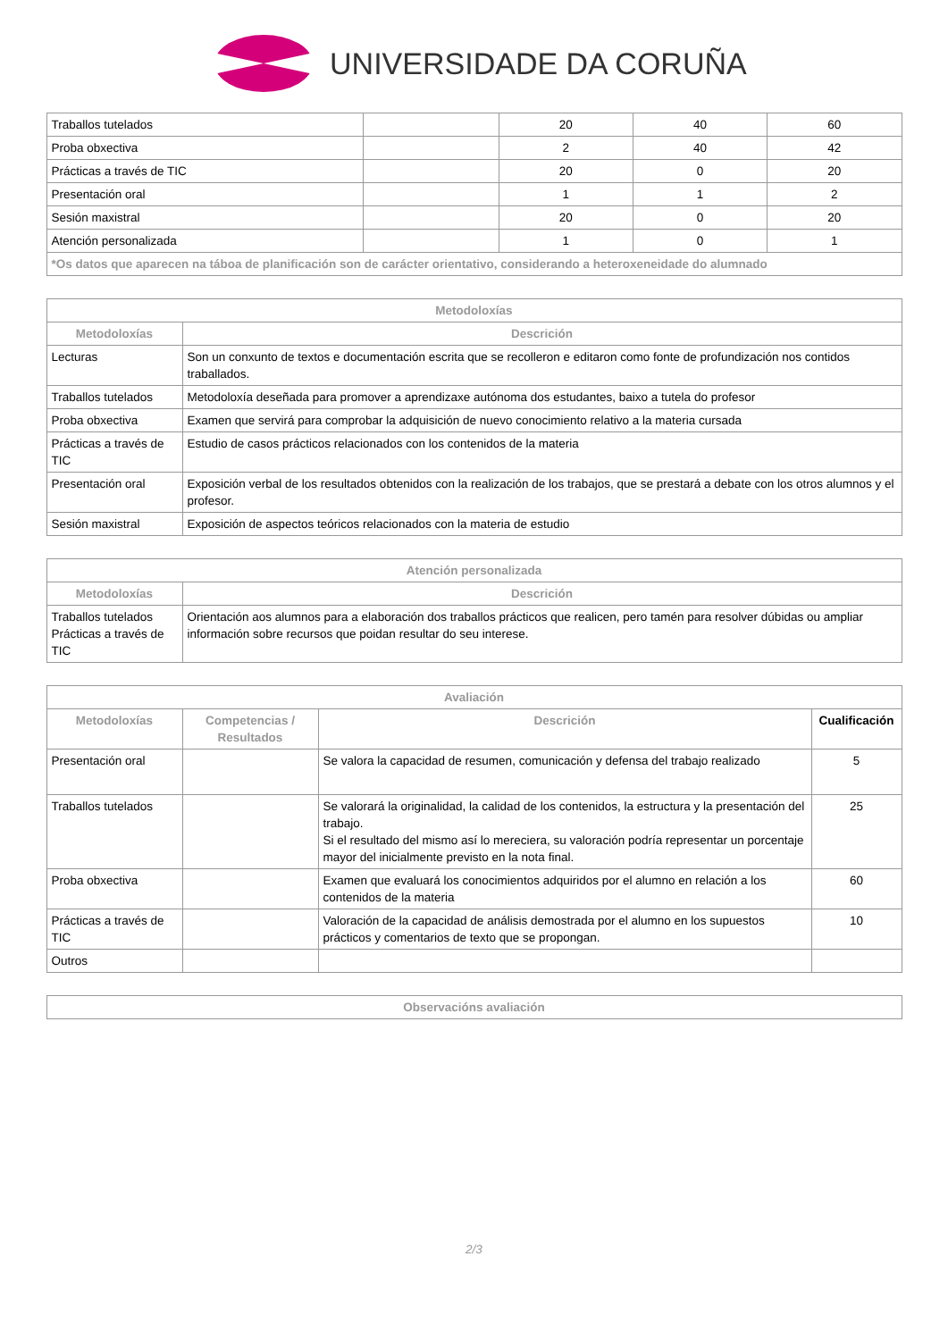UNIVERSIDADE DA CORUÑA
| Traballos tutelados | | 20 | 40 | 60 |
| Proba obxectiva | | 2 | 40 | 42 |
| Prácticas a través de TIC | | 20 | 0 | 20 |
| Presentación oral | | 1 | 1 | 2 |
| Sesión maxistral | | 20 | 0 | 20 |
| Atención personalizada | | 1 | 0 | 1 |
| *Os datos que aparecen na táboa de planificación son de carácter orientativo, considerando a heteroxeneidade do alumnado | | | | |
| Metodoloxías | |
| --- | --- |
| Metodoloxías | Descrición |
| Lecturas | Son un conxunto de textos e documentación escrita que se recolleron e editaron como fonte de profundización nos contidos traballados. |
| Traballos tutelados | Metodoloxía deseñada para promover a aprendizaxe autónoma dos estudantes, baixo a tutela do profesor |
| Proba obxectiva | Examen que servirá para comprobar la adquisición de nuevo conocimiento relativo a la materia cursada |
| Prácticas a través de TIC | Estudio de casos prácticos relacionados con los contenidos de la materia |
| Presentación oral | Exposición verbal de los resultados obtenidos con la realización de los trabajos, que se prestará a debate con los otros alumnos y el profesor. |
| Sesión maxistral | Exposición de aspectos teóricos relacionados con la materia de estudio |
| Atención personalizada | |
| --- | --- |
| Metodoloxías | Descrición |
| Traballos tutelados Prácticas a través de TIC | Orientación aos alumnos para a elaboración dos traballos prácticos que realicen, pero tamén para resolver dúbidas ou ampliar información sobre recursos que poidan resultar do seu interese. |
| Avaliación | | | |
| --- | --- | --- | --- |
| Metodoloxías | Competencias / Resultados | Descrición | Cualificación |
| Presentación oral | | Se valora la capacidad de resumen, comunicación y defensa del trabajo realizado | 5 |
| Traballos tutelados | | Se valorará la originalidad, la calidad de los contenidos, la estructura y la presentación del trabajo. Si el resultado del mismo así lo mereciera, su valoración podría representar un porcentaje mayor del inicialmente previsto en la nota final. | 25 |
| Proba obxectiva | | Examen que evaluará los conocimientos adquiridos por el alumno en relación a los contenidos de la materia | 60 |
| Prácticas a través de TIC | | Valoración de la capacidad de análisis demostrada por el alumno en los supuestos prácticos y comentarios de texto que se propongan. | 10 |
| Outros | | | |
| Observacións avaliación |
| --- |
2/3